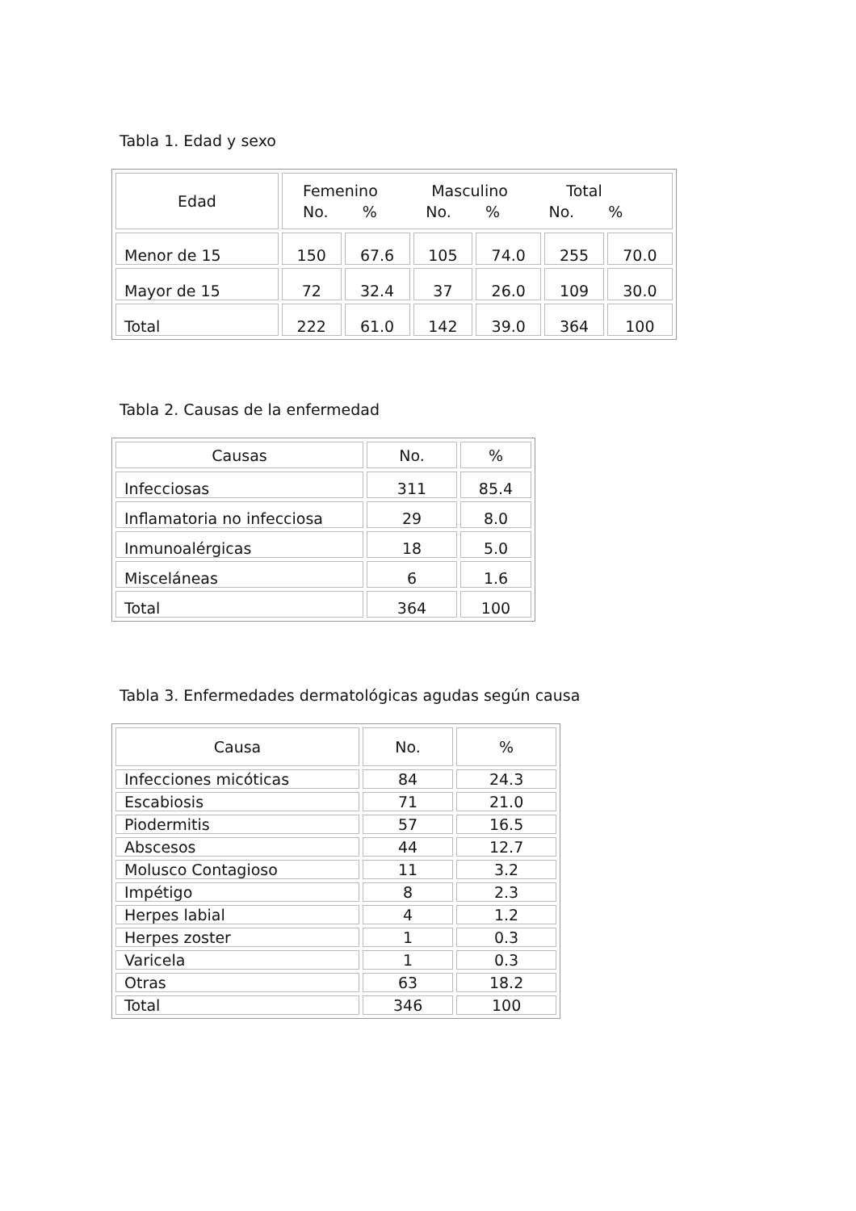Tabla 1. Edad y sexo
| Edad | Femenino Masculino Total No. % No. % No. % | | | | | |
| --- | --- | --- | --- | --- | --- | --- |
| Menor de 15 | 150 | 67.6 | 105 | 74.0 | 255 | 70.0 |
| Mayor de 15 | 72 | 32.4 | 37 | 26.0 | 109 | 30.0 |
| Total | 222 | 61.0 | 142 | 39.0 | 364 | 100 |
Tabla 2. Causas de la enfermedad
| Causas | No. | % |
| --- | --- | --- |
| Infecciosas | 311 | 85.4 |
| Inflamatoria no infecciosa | 29 | 8.0 |
| Inmunoalérgicas | 18 | 5.0 |
| Misceláneas | 6 | 1.6 |
| Total | 364 | 100 |
Tabla 3. Enfermedades dermatológicas agudas según causa
| Causa | No. | % |
| --- | --- | --- |
| Infecciones micóticas | 84 | 24.3 |
| Escabiosis | 71 | 21.0 |
| Piodermitis | 57 | 16.5 |
| Abscesos | 44 | 12.7 |
| Molusco Contagioso | 11 | 3.2 |
| Impétigo | 8 | 2.3 |
| Herpes labial | 4 | 1.2 |
| Herpes zoster | 1 | 0.3 |
| Varicela | 1 | 0.3 |
| Otras | 63 | 18.2 |
| Total | 346 | 100 |